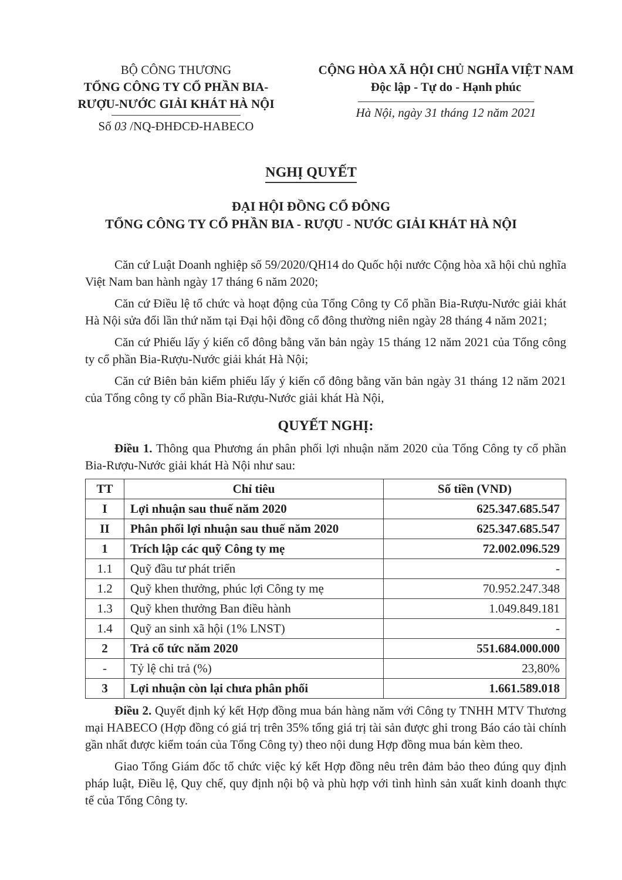BỘ CÔNG THƯƠNG
TỔNG CÔNG TY CỔ PHẦN BIA-
RƯỢU-NƯỚC GIẢI KHÁT HÀ NỘI
Số 03 /NQ-ĐHĐCĐ-HABECO
CỘNG HÒA XÃ HỘI CHỦ NGHĨA VIỆT NAM
Độc lập - Tự do - Hạnh phúc
Hà Nội, ngày 31 tháng 12 năm 2021
NGHỊ QUYẾT
ĐẠI HỘI ĐỒNG CỔ ĐÔNG
TỔNG CÔNG TY CỔ PHẦN BIA - RƯỢU - NƯỚC GIẢI KHÁT HÀ NỘI
Căn cứ Luật Doanh nghiệp số 59/2020/QH14 do Quốc hội nước Cộng hòa xã hội chủ nghĩa Việt Nam ban hành ngày 17 tháng 6 năm 2020;
Căn cứ Điều lệ tổ chức và hoạt động của Tổng Công ty Cổ phần Bia-Rượu-Nước giải khát Hà Nội sửa đổi lần thứ năm tại Đại hội đồng cổ đông thường niên ngày 28 tháng 4 năm 2021;
Căn cứ Phiếu lấy ý kiến cổ đông bằng văn bản ngày 15 tháng 12 năm 2021 của Tổng công ty cổ phần Bia-Rượu-Nước giải khát Hà Nội;
Căn cứ Biên bản kiểm phiếu lấy ý kiến cổ đông bằng văn bản ngày 31 tháng 12 năm 2021 của Tổng công ty cổ phần Bia-Rượu-Nước giải khát Hà Nội,
QUYẾT NGHỊ:
Điều 1. Thông qua Phương án phân phối lợi nhuận năm 2020 của Tổng Công ty cổ phần Bia-Rượu-Nước giải khát Hà Nội như sau:
| TT | Chỉ tiêu | Số tiền (VND) |
| --- | --- | --- |
| I | Lợi nhuận sau thuế năm 2020 | 625.347.685.547 |
| II | Phân phối lợi nhuận sau thuế năm 2020 | 625.347.685.547 |
| 1 | Trích lập các quỹ Công ty mẹ | 72.002.096.529 |
| 1.1 | Quỹ đầu tư phát triển | - |
| 1.2 | Quỹ khen thưởng, phúc lợi Công ty mẹ | 70.952.247.348 |
| 1.3 | Quỹ khen thưởng Ban điều hành | 1.049.849.181 |
| 1.4 | Quỹ an sinh xã hội (1% LNST) | - |
| 2 | Trả cổ tức năm 2020 | 551.684.000.000 |
| - | Tỷ lệ chi trả (%) | 23,80% |
| 3 | Lợi nhuận còn lại chưa phân phối | 1.661.589.018 |
Điều 2. Quyết định ký kết Hợp đồng mua bán hàng năm với Công ty TNHH MTV Thương mại HABECO (Hợp đồng có giá trị trên 35% tổng giá trị tài sản được ghi trong Báo cáo tài chính gần nhất được kiểm toán của Tổng Công ty) theo nội dung Hợp đồng mua bán kèm theo.
Giao Tổng Giám đốc tổ chức việc ký kết Hợp đồng nêu trên đảm bảo theo đúng quy định pháp luật, Điều lệ, Quy chế, quy định nội bộ và phù hợp với tình hình sản xuất kinh doanh thực tế của Tổng Công ty.